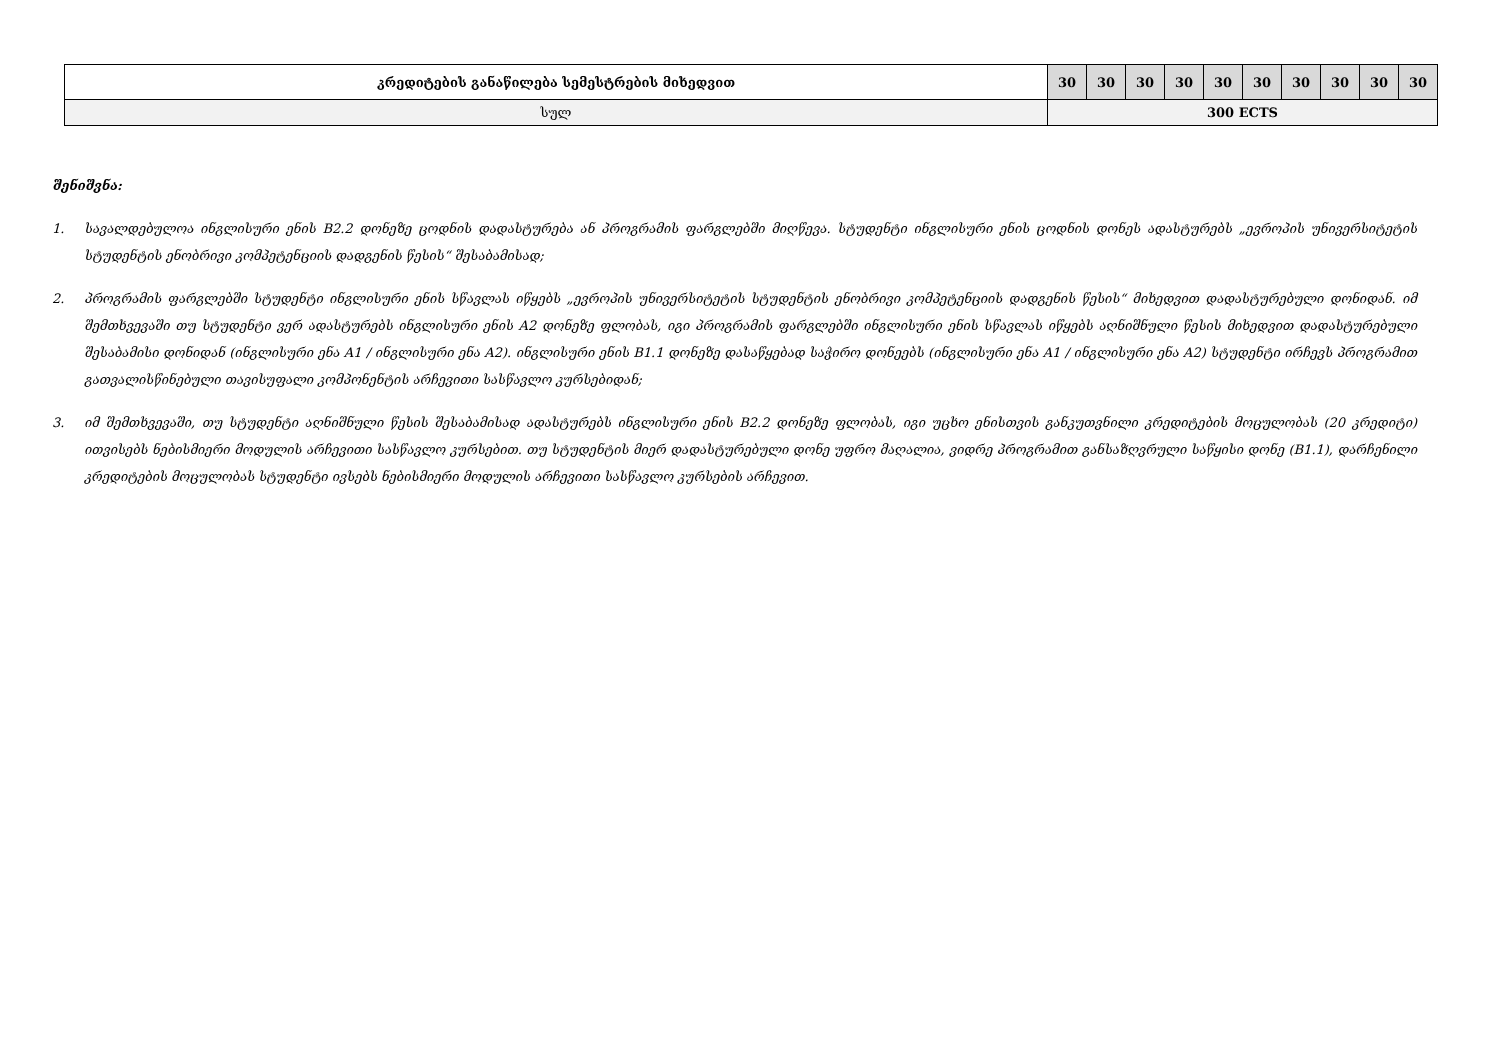| კრედიტების განაწილება სემესტრების მიხედვით | 30 | 30 | 30 | 30 | 30 | 30 | 30 | 30 | 30 | 30 |
| სულ | 300 ECTS | | | | | | | | | |
შენიშვნა:
1. სავალდებულოა ინგლისური ენის B2.2 დონეზე ცოდნის დადასტურება ან პროგრამის ფარგლებში მიღწევა. სტუდენტი ინგლისური ენის ცოდნის დონეს ადასტურებს „ევროპის უნივერსიტეტის სტუდენტის ენობრივი კომპეტენციის დადგენის წესის“ შესაბამისად;
2. პროგრამის ფარგლებში სტუდენტი ინგლისური ენის სწავლას იწყებს „ევროპის უნივერსიტეტის სტუდენტის ენობრივი კომპეტენციის დადგენის წესის“ მიხედვით დადასტურებული დონიდან. იმ შემთხვევაში თუ სტუდენტი ვერ ადასტურებს ინგლისური ენის A2 დონეზე ფლობას, იგი პროგრამის ფარგლებში ინგლისური ენის სწავლას იწყებს აღნიშნული წესის მიხედვით დადასტურებული შესაბამისი დონიდან (ინგლისური ენა A1 / ინგლისური ენა A2). ინგლისური ენის B1.1 დონეზე დასაწყებად საჭირო დონეებს (ინგლისური ენა A1 / ინგლისური ენა A2) სტუდენტი ირჩევს პროგრამით გათვალისწინებული თავისუფალი კომპონენტის არჩევითი სასწავლო კურსებიდან;
3. იმ შემთხვევაში, თუ სტუდენტი აღნიშნული წესის შესაბამისად ადასტურებს ინგლისური ენის B2.2 დონეზე ფლობას, იგი უცხო ენისთვის განკუთვნილი კრედიტების მოცულობას (20 კრედიტი) ითვისებს ნებისმიერი მოდულის არჩევითი სასწავლო კურსებით. თუ სტუდენტის მიერ დადასტურებული დონე უფრო მაღალია, ვიდრე პროგრამით განსაზღვრული საწყისი დონე (B1.1), დარჩენილი კრედიტების მოცულობას სტუდენტი ივსებს ნებისმიერი მოდულის არჩევითი სასწავლო კურსების არჩევით.